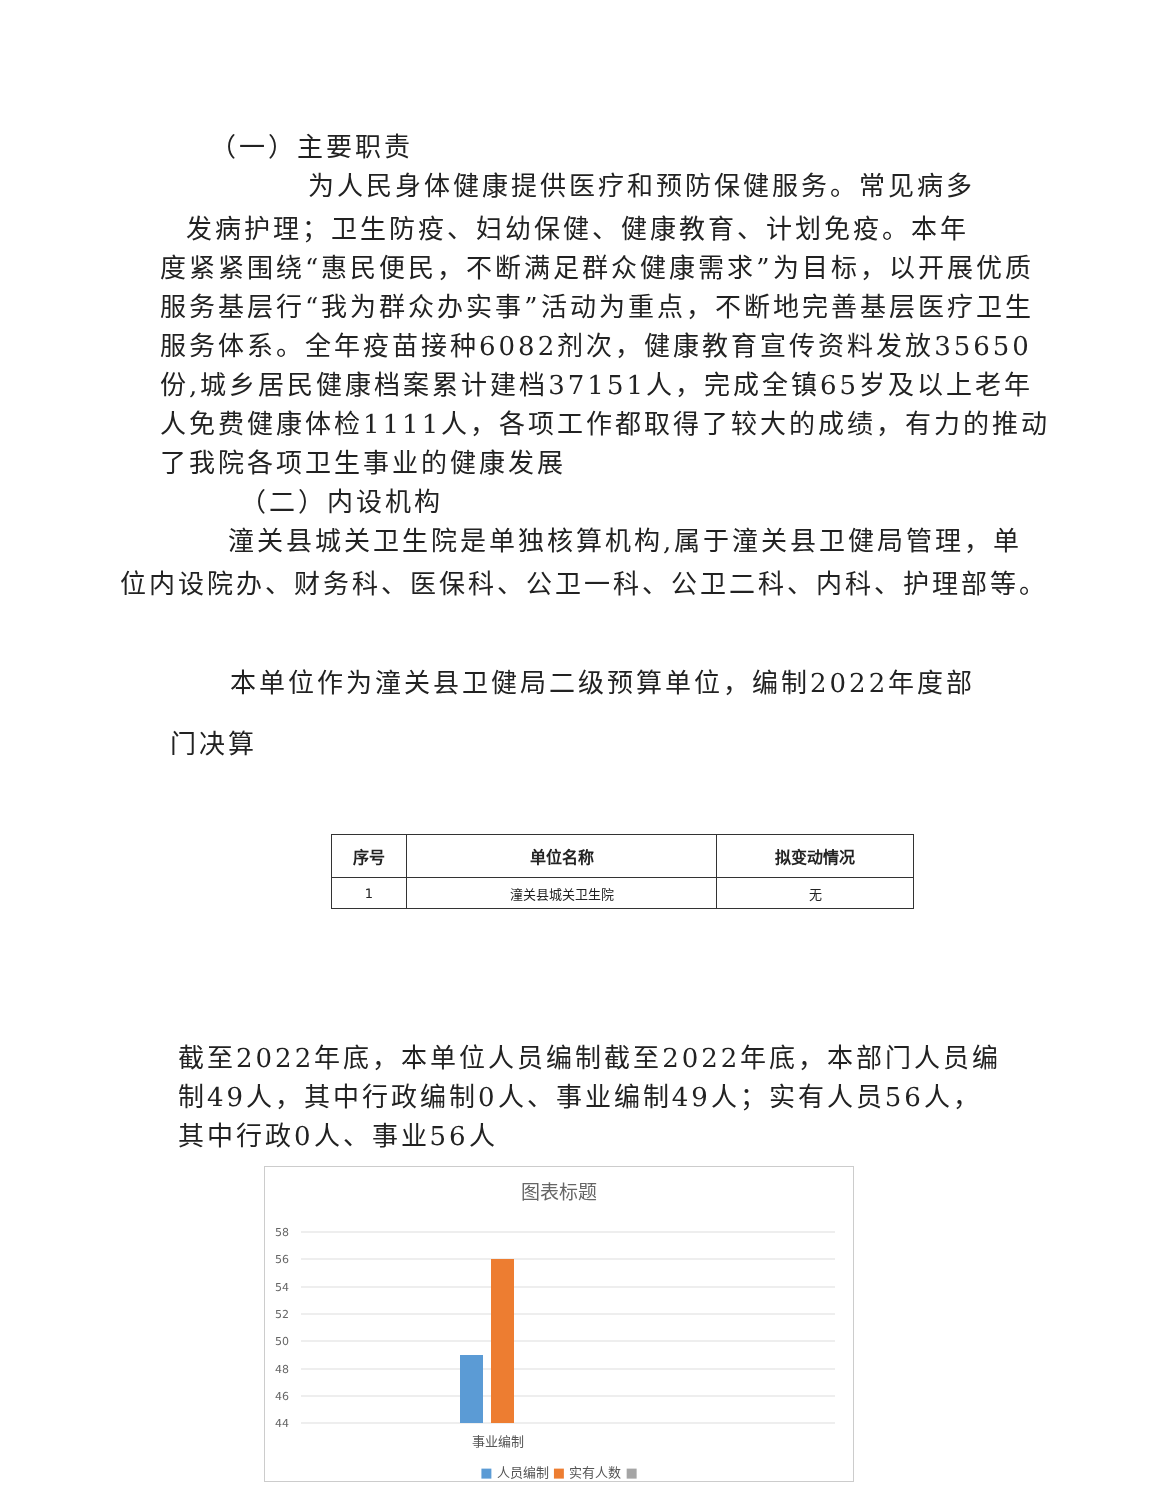（一）主要职责
为人民身体健康提供医疗和预防保健服务。常见病多
发病护理；卫生防疫、妇幼保健、健康教育、计划免疫。本年
度紧紧围绕“惠民便民，不断满足群众健康需求”为目标，以开展优质服务基层行“我为群众办实事”活动为重点，不断地完善基层医疗卫生服务体系。全年疫苗接种6082剂次，健康教育宣传资料发放35650份,城乡居民健康档案累计建档37151人，完成全镇65岁及以上老年人免费健康体检1111人，各项工作都取得了较大的成绩，有力的推动了我院各项卫生事业的健康发展
（二）内设机构
潼关县城关卫生院是单独核算机构,属于潼关县卫健局管理，单
位内设院办、财务科、医保科、公卫一科、公卫二科、内科、护理部等。
本单位作为潼关县卫健局二级预算单位，编制2022年度部
门决算
| 序号 | 单位名称 | 拟变动情况 |
| --- | --- | --- |
| 1 | 潼关县城关卫生院 | 无 |
截至2022年底，本单位人员编制截至2022年底，本部门人员编制49人，其中行政编制0人、事业编制49人；实有人员56人，其中行政0人、事业56人
图表标题
58
56
54
52
50
48
46
44
事业编制
■ 人员编制 ■ 实有人数 ■